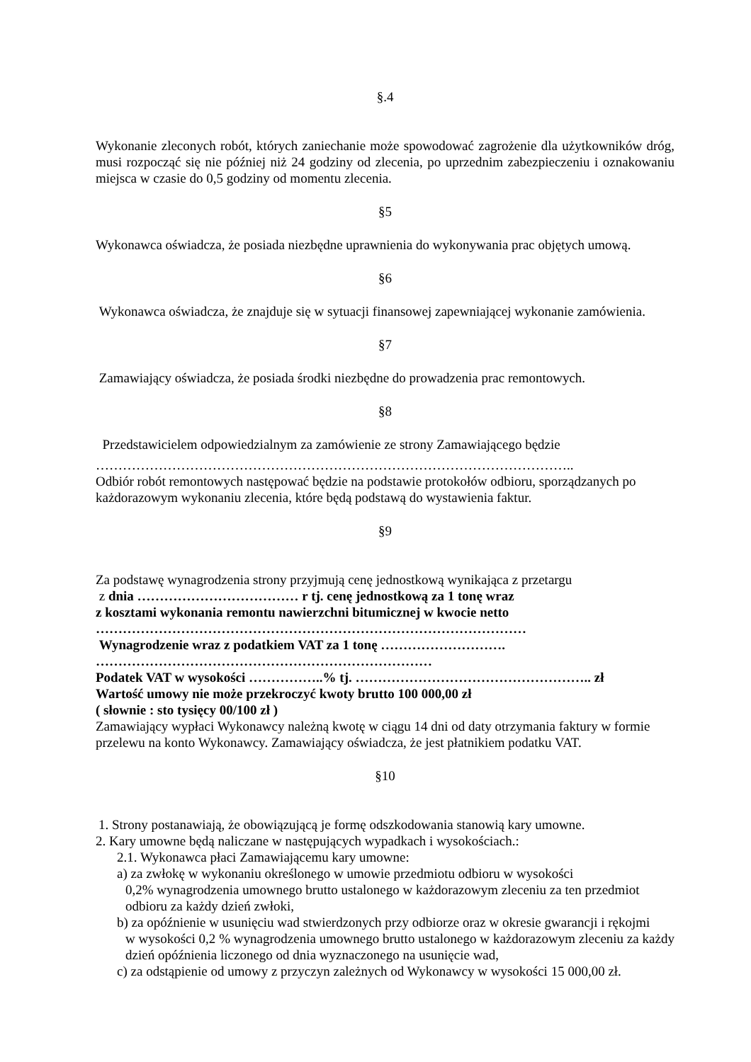§.4
Wykonanie zleconych robót, których zaniechanie może spowodować zagrożenie dla użytkowników dróg, musi rozpocząć się nie później niż 24 godziny od zlecenia, po uprzednim zabezpieczeniu i oznakowaniu miejsca w czasie do 0,5 godziny od momentu zlecenia.
§5
Wykonawca oświadcza, że posiada niezbędne uprawnienia do wykonywania prac objętych umową.
§6
Wykonawca oświadcza, że znajduje się w sytuacji finansowej zapewniającej wykonanie zamówienia.
§7
Zamawiający oświadcza, że posiada środki niezbędne do prowadzenia prac remontowych.
§8
Przedstawicielem odpowiedzialnym za zamówienie ze strony Zamawiającego będzie
……………………………………………………………………………………………..
Odbiór robót remontowych następować będzie na podstawie protokołów odbioru, sporządzanych po każdorazowym wykonaniu zlecenia, które będą podstawą do wystawienia faktur.
§9
Za podstawę wynagrodzenia strony przyjmują cenę jednostkową wynikająca z przetargu
z dnia ……………………………… r tj. cenę jednostkową za 1 tonę wraz
z kosztami wykonania remontu nawierzchni bitumicznej w kwocie netto
……………………………………………………………………………………
Wynagrodzenie wraz z podatkiem VAT za 1 tonę ……………………….
…………………………………………………………………
Podatek VAT w wysokości ……………..% tj. …………………………………………….. zł
Wartość umowy nie może przekroczyć kwoty brutto 100 000,00 zł
( słownie : sto tysięcy 00/100 zł )
Zamawiający wypłaci Wykonawcy należną kwotę w ciągu 14 dni od daty otrzymania faktury w formie przelewu na konto Wykonawcy. Zamawiający oświadcza, że jest płatnikiem podatku VAT.
§10
1. Strony postanawiają, że obowiązującą je formę odszkodowania stanowią kary umowne.
2. Kary umowne będą naliczane w następujących wypadkach i wysokościach.:
2.1. Wykonawca płaci Zamawiającemu kary umowne:
a) za zwłokę w wykonaniu określonego w umowie przedmiotu odbioru w wysokości
0,2% wynagrodzenia umownego brutto ustalonego w każdorazowym zleceniu za ten przedmiot odbioru za każdy dzień zwłoki,
b) za opóźnienie w usunięciu wad stwierdzonych przy odbiorze oraz w okresie gwarancji i rękojmi
w wysokości 0,2 % wynagrodzenia umownego brutto ustalonego w każdorazowym zleceniu za każdy dzień opóźnienia liczonego od dnia wyznaczonego na usunięcie wad,
c) za odstąpienie od umowy z przyczyn zależnych od Wykonawcy w wysokości 15 000,00 zł.